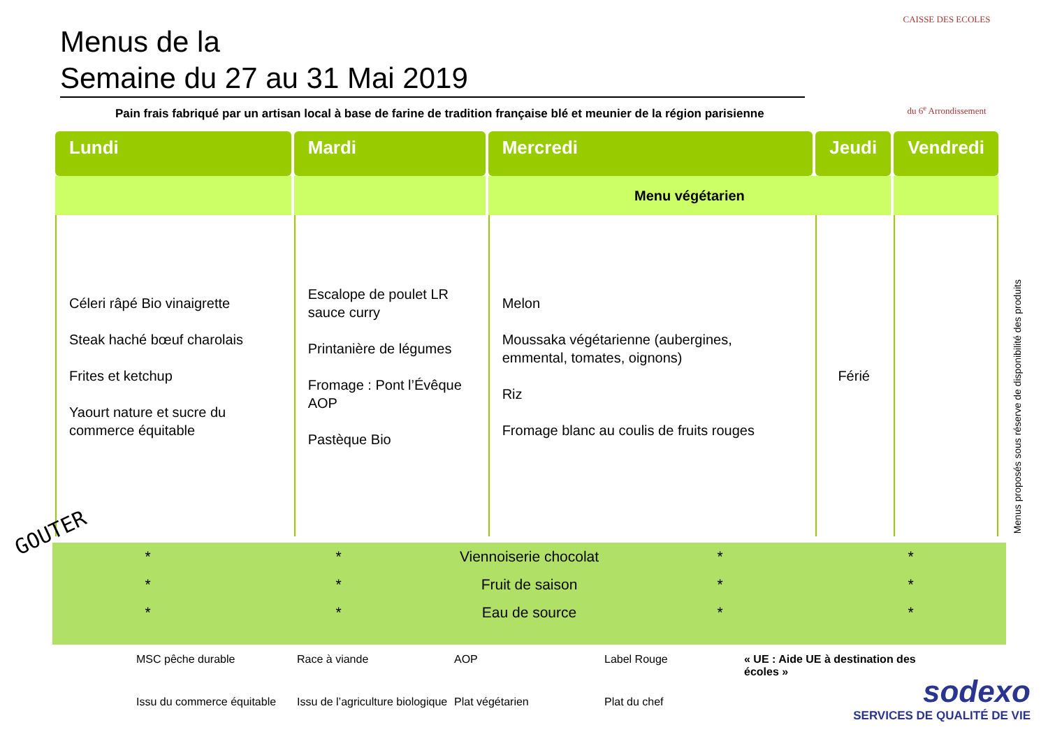Menus de la
Semaine du 27 au 31 Mai 2019
CAISSE DES ECOLES
du 6<sup>e</sup> Arrondissement
Pain frais fabriqué par un artisan local à base de farine de tradition française blé et meunier de la région parisienne
| Lundi | Mardi | Mercredi | Jeudi | Vendredi |
| --- | --- | --- | --- | --- |
| | | Menu végétarien | | |
| Céleri râpé Bio vinaigrette Steak haché bœuf charolais Frites et ketchup Yaourt nature et sucre du commerce équitable | Escalope de poulet LR sauce curry Printanière de légumes Fromage : Pont l’Évêque AOP Pastèque Bio | Melon Moussaka végétarienne (aubergines, emmental, tomates, oignons) Riz Fromage blanc au coulis de fruits rouges | Férié | |
GOUTER
* * Viennoiserie chocolat * *
* * Fruit de saison * *
* * Eau de source * *
Menus proposés sous réserve de disponibilité des produits
MSC pêche durable
Race à viande
AOP
Label Rouge
« UE : Aide UE à destination des écoles »
Issu du commerce équitable
Issu de l’agriculture biologique
Plat végétarien
Plat du chef
sodexo
SERVICES DE QUALITÉ DE VIE